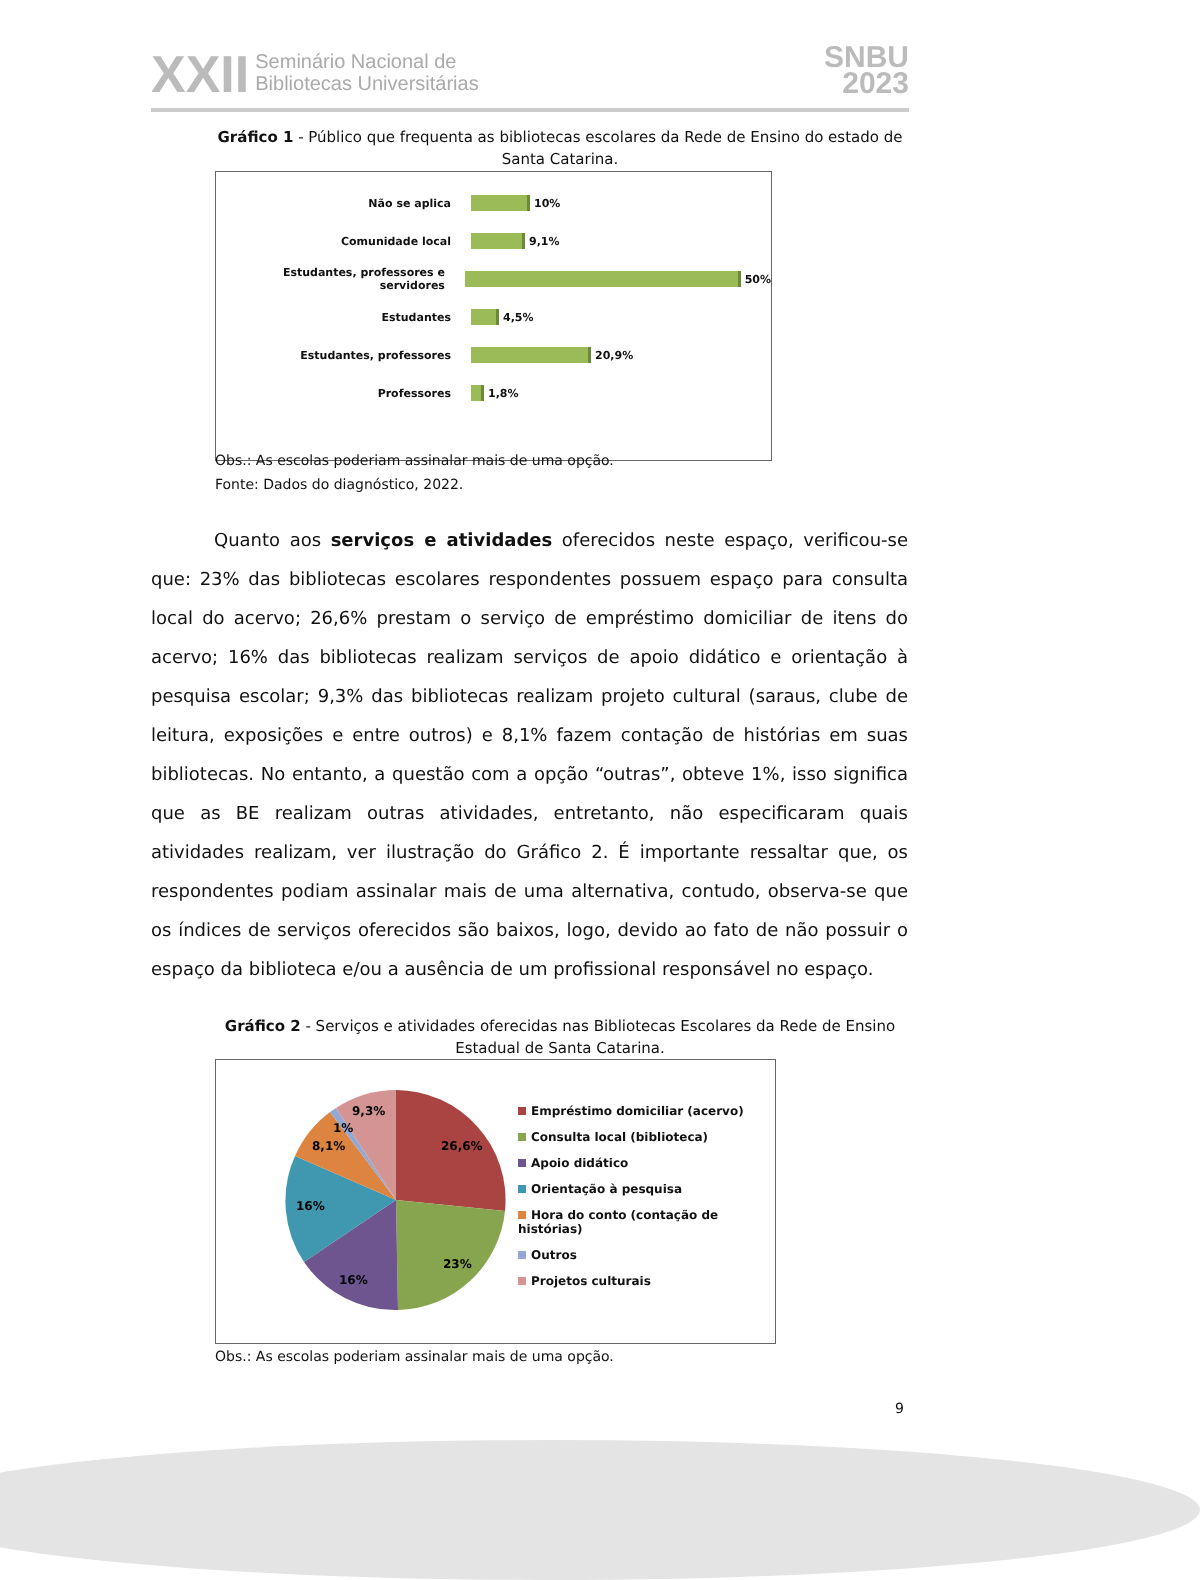XXII Seminário Nacional de
Bibliotecas Universitárias
SNBU
2023
Gráfico 1 - Público que frequenta as bibliotecas escolares da Rede de Ensino do estado de Santa Catarina.
Não se aplica 10%
Comunidade local 9,1%
Estudantes, professores e servidores 50%
Estudantes 4,5%
Estudantes, professores 20,9%
Professores 1,8%
Obs.: As escolas poderiam assinalar mais de uma opção.
Fonte: Dados do diagnóstico, 2022.
Quanto aos serviços e atividades oferecidos neste espaço, verificou-se que: 23% das bibliotecas escolares respondentes possuem espaço para consulta local do acervo; 26,6% prestam o serviço de empréstimo domiciliar de itens do acervo; 16% das bibliotecas realizam serviços de apoio didático e orientação à pesquisa escolar; 9,3% das bibliotecas realizam projeto cultural (saraus, clube de leitura, exposições e entre outros) e 8,1% fazem contação de histórias em suas bibliotecas. No entanto, a questão com a opção “outras”, obteve 1%, isso significa que as BE realizam outras atividades, entretanto, não especificaram quais atividades realizam, ver ilustração do Gráfico 2. É importante ressaltar que, os respondentes podiam assinalar mais de uma alternativa, contudo, observa-se que os índices de serviços oferecidos são baixos, logo, devido ao fato de não possuir o espaço da biblioteca e/ou a ausência de um profissional responsável no espaço.
Gráfico 2 - Serviços e atividades oferecidas nas Bibliotecas Escolares da Rede de Ensino Estadual de Santa Catarina.
9,3%
1%
8,1%
26,6%
16%
23%
16%
Empréstimo domiciliar (acervo)
Consulta local (biblioteca)
Apoio didático
Orientação à pesquisa
Hora do conto (contação de histórias)
Outros
Projetos culturais
Obs.: As escolas poderiam assinalar mais de uma opção.
9